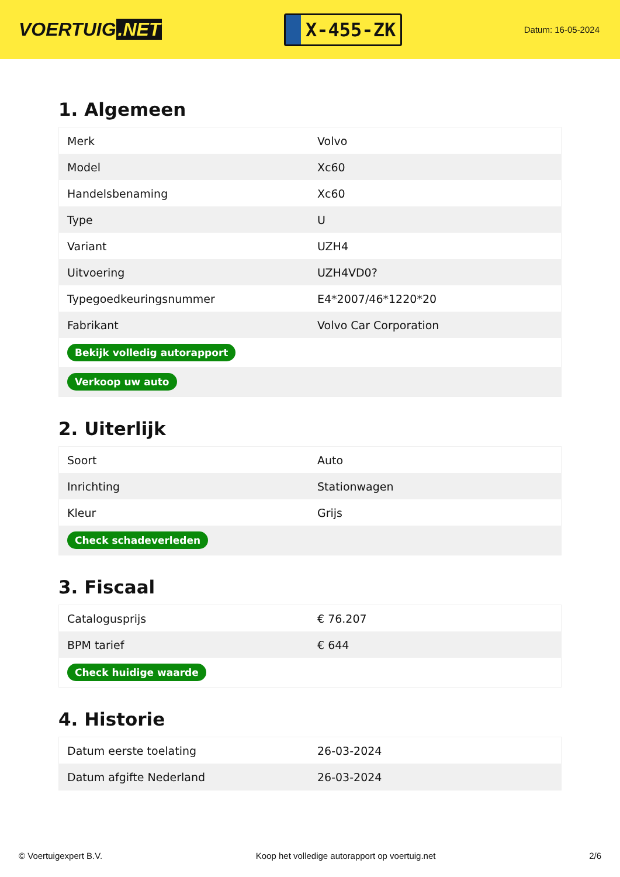VOERTUIG.NET
X-455-ZK
Datum: 16-05-2024
1. Algemeen
| Merk | Volvo |
| Model | Xc60 |
| Handelsbenaming | Xc60 |
| Type | U |
| Variant | UZH4 |
| Uitvoering | UZH4VD0? |
| Typegoedkeuringsnummer | E4*2007/46*1220*20 |
| Fabrikant | Volvo Car Corporation |
| Bekijk volledig autorapport | |
| Verkoop uw auto | |
2. Uiterlijk
| Soort | Auto |
| Inrichting | Stationwagen |
| Kleur | Grijs |
| Check schadeverleden | |
3. Fiscaal
| Catalogusprijs | € 76.207 |
| BPM tarief | € 644 |
| Check huidige waarde | |
4. Historie
| Datum eerste toelating | 26-03-2024 |
| Datum afgifte Nederland | 26-03-2024 |
© Voertuigexpert B.V. Koop het volledige autorapport op voertuig.net 2/6